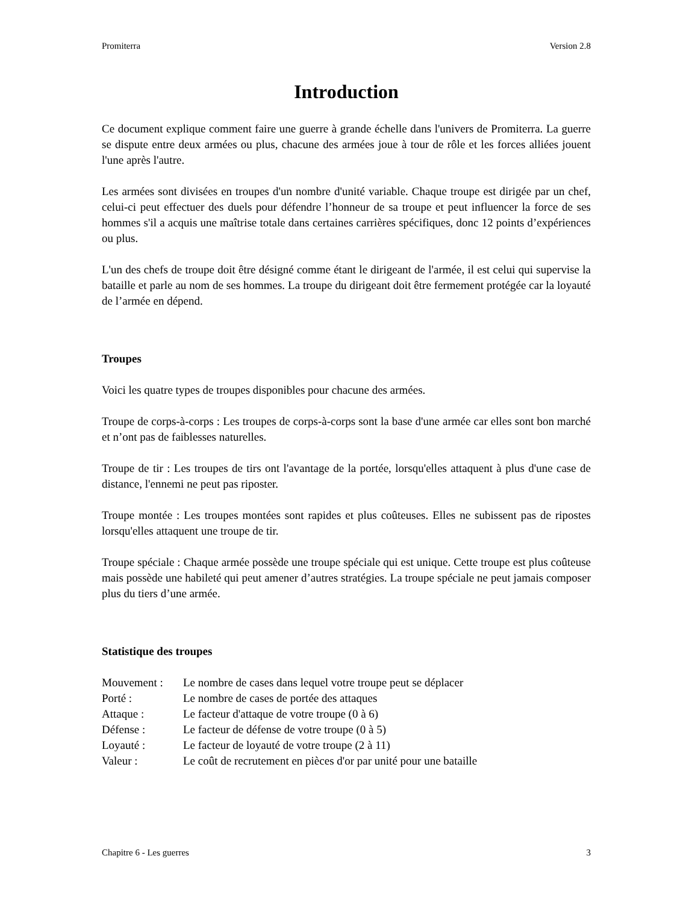Promiterra Version 2.8
Introduction
Ce document explique comment faire une guerre à grande échelle dans l'univers de Promiterra. La guerre se dispute entre deux armées ou plus, chacune des armées joue à tour de rôle et les forces alliées jouent l'une après l'autre.
Les armées sont divisées en troupes d'un nombre d'unité variable. Chaque troupe est dirigée par un chef, celui-ci peut effectuer des duels pour défendre l’honneur de sa troupe et peut influencer la force de ses hommes s'il a acquis une maîtrise totale dans certaines carrières spécifiques, donc 12 points d’expériences ou plus.
L'un des chefs de troupe doit être désigné comme étant le dirigeant de l'armée, il est celui qui supervise la bataille et parle au nom de ses hommes. La troupe du dirigeant doit être fermement protégée car la loyauté de l’armée en dépend.
Troupes
Voici les quatre types de troupes disponibles pour chacune des armées.
Troupe de corps-à-corps : Les troupes de corps-à-corps sont la base d'une armée car elles sont bon marché et n’ont pas de faiblesses naturelles.
Troupe de tir : Les troupes de tirs ont l'avantage de la portée, lorsqu'elles attaquent à plus d'une case de distance, l'ennemi ne peut pas riposter.
Troupe montée : Les troupes montées sont rapides et plus coûteuses. Elles ne subissent pas de ripostes lorsqu'elles attaquent une troupe de tir.
Troupe spéciale : Chaque armée possède une troupe spéciale qui est unique. Cette troupe est plus coûteuse mais possède une habileté qui peut amener d’autres stratégies. La troupe spéciale ne peut jamais composer plus du tiers d’une armée.
Statistique des troupes
| Mouvement : | Le nombre de cases dans lequel votre troupe peut se déplacer |
| Porté : | Le nombre de cases de portée des attaques |
| Attaque : | Le facteur d'attaque de votre troupe (0 à 6) |
| Défense : | Le facteur de défense de votre troupe (0 à 5) |
| Loyauté : | Le facteur de loyauté de votre troupe (2 à 11) |
| Valeur : | Le coût de recrutement en pièces d'or par unité pour une bataille |
Chapitre 6 - Les guerres 3